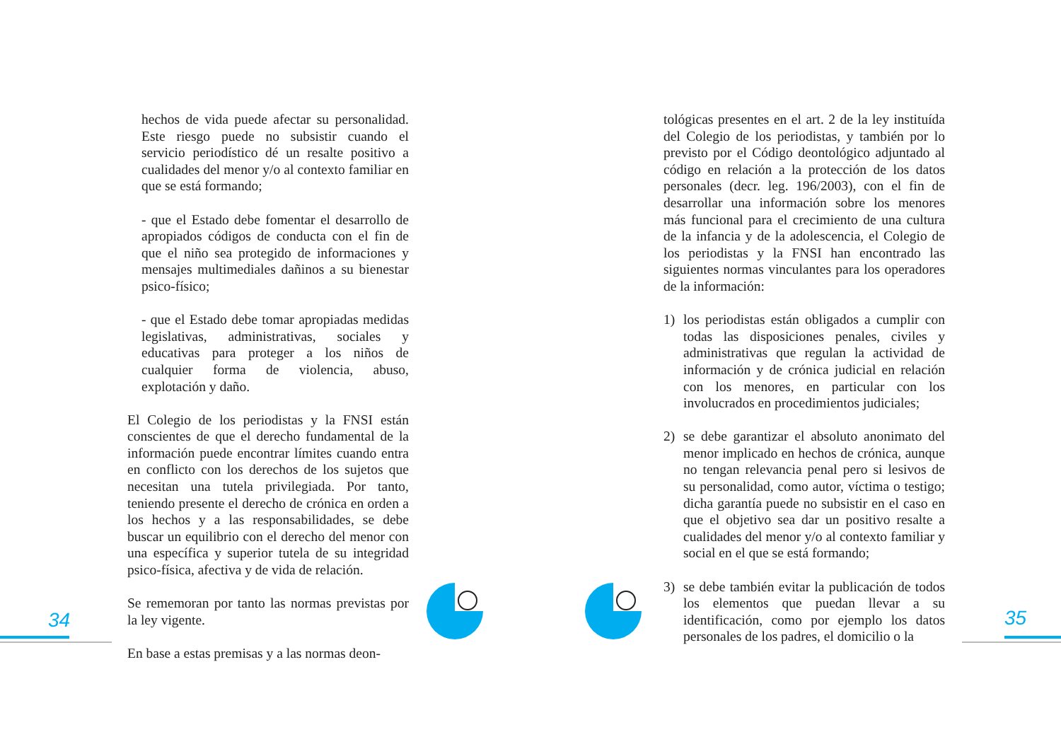hechos de vida puede afectar su personalidad. Este riesgo puede no subsistir cuando el servicio periodístico dé un resalte positivo a cualidades del menor y/o al contexto familiar en que se está formando;
- que el Estado debe fomentar el desarrollo de apropiados códigos de conducta con el fin de que el niño sea protegido de informaciones y mensajes multimediales dañinos a su bienestar psico-físico;
- que el Estado debe tomar apropiadas medidas legislativas, administrativas, sociales y educativas para proteger a los niños de cualquier forma de violencia, abuso, explotación y daño.
El Colegio de los periodistas y la FNSI están conscientes de que el derecho fundamental de la información puede encontrar límites cuando entra en conflicto con los derechos de los sujetos que necesitan una tutela privilegiada. Por tanto, teniendo presente el derecho de crónica en orden a los hechos y a las responsabilidades, se debe buscar un equilibrio con el derecho del menor con una específica y superior tutela de su integridad psico-física, afectiva y de vida de relación.
Se rememoran por tanto las normas previstas por la ley vigente.
En base a estas premisas y a las normas deon-
tológicas presentes en el art. 2 de la ley instituída del Colegio de los periodistas, y también por lo previsto por el Código deontológico adjuntado al código en relación a la protección de los datos personales (decr. leg. 196/2003), con el fin de desarrollar una información sobre los menores más funcional para el crecimiento de una cultura de la infancia y de la adolescencia, el Colegio de los periodistas y la FNSI han encontrado las siguientes normas vinculantes para los operadores de la información:
1) los periodistas están obligados a cumplir con todas las disposiciones penales, civiles y administrativas que regulan la actividad de información y de crónica judicial en relación con los menores, en particular con los involucrados en procedimientos judiciales;
2) se debe garantizar el absoluto anonimato del menor implicado en hechos de crónica, aunque no tengan relevancia penal pero si lesivos de su personalidad, como autor, víctima o testigo; dicha garantía puede no subsistir en el caso en que el objetivo sea dar un positivo resalte a cualidades del menor y/o al contexto familiar y social en el que se está formando;
3) se debe también evitar la publicación de todos los elementos que puedan llevar a su identificación, como por ejemplo los datos personales de los padres, el domicilio o la
34 35